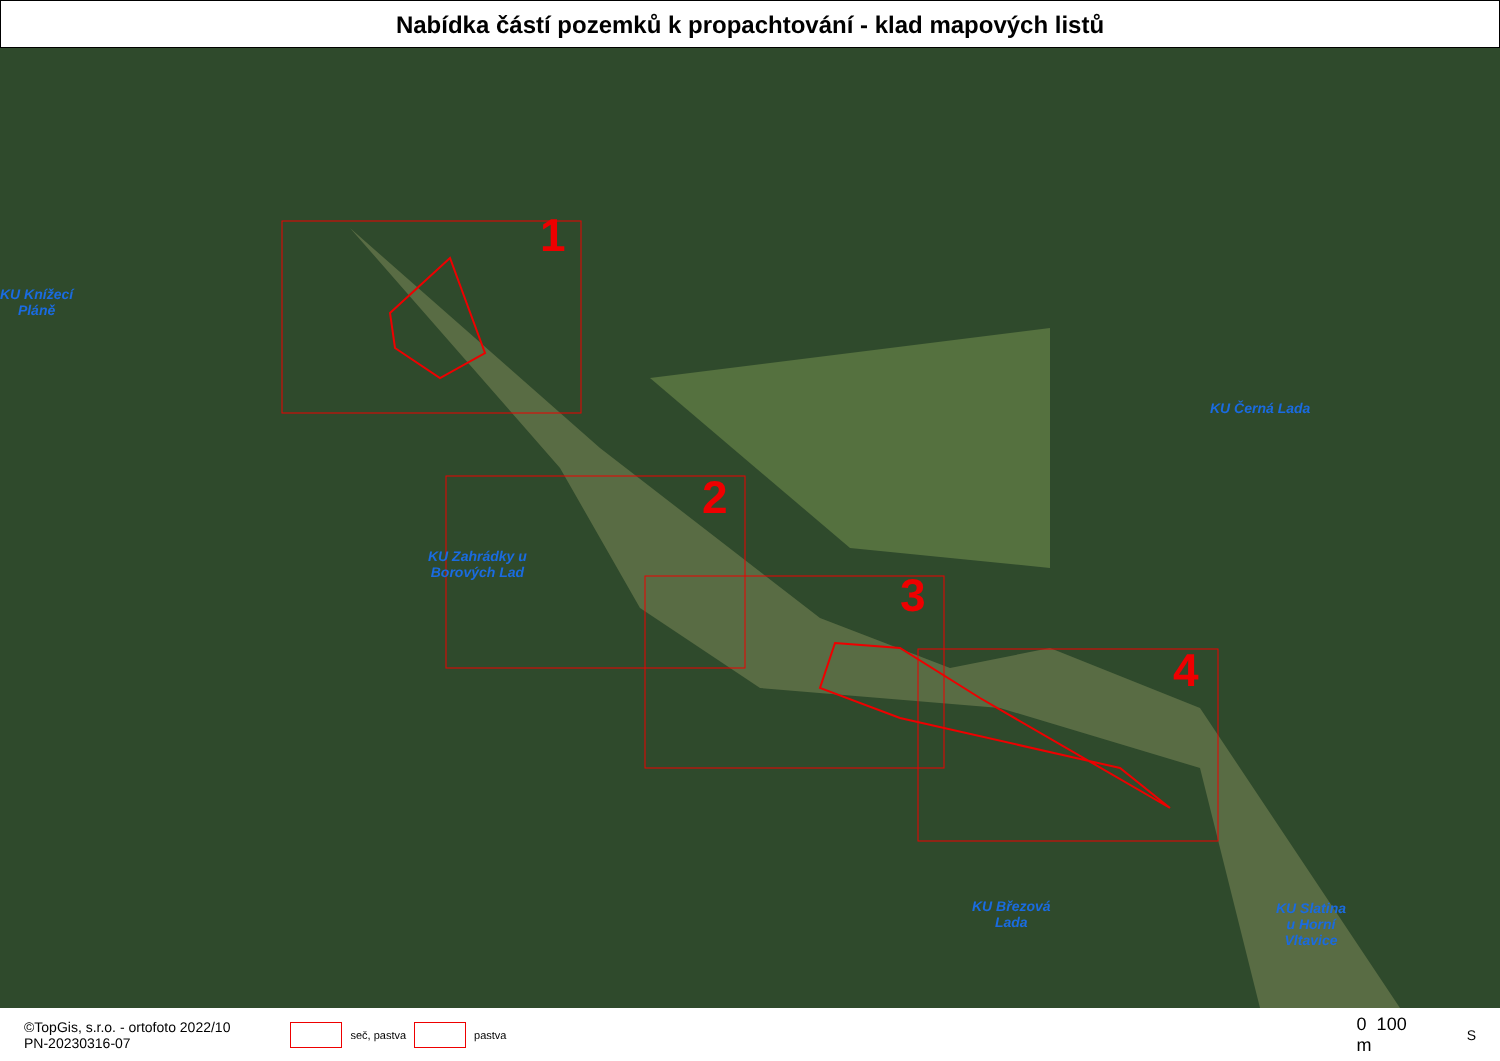Nabídka částí pozemků k propachtování - klad mapových listů
1
2
3
4
KU Knížecí
Pláně
KU Zahrádky u
Borových Lad
KU Černá Lada
KU Březová
Lada
KU Slatina
u Horní
Vltavice
©TopGis, s.r.o. - ortofoto 2022/10
PN-20230316-07
seč, pastva
pastva
0 100
m
S